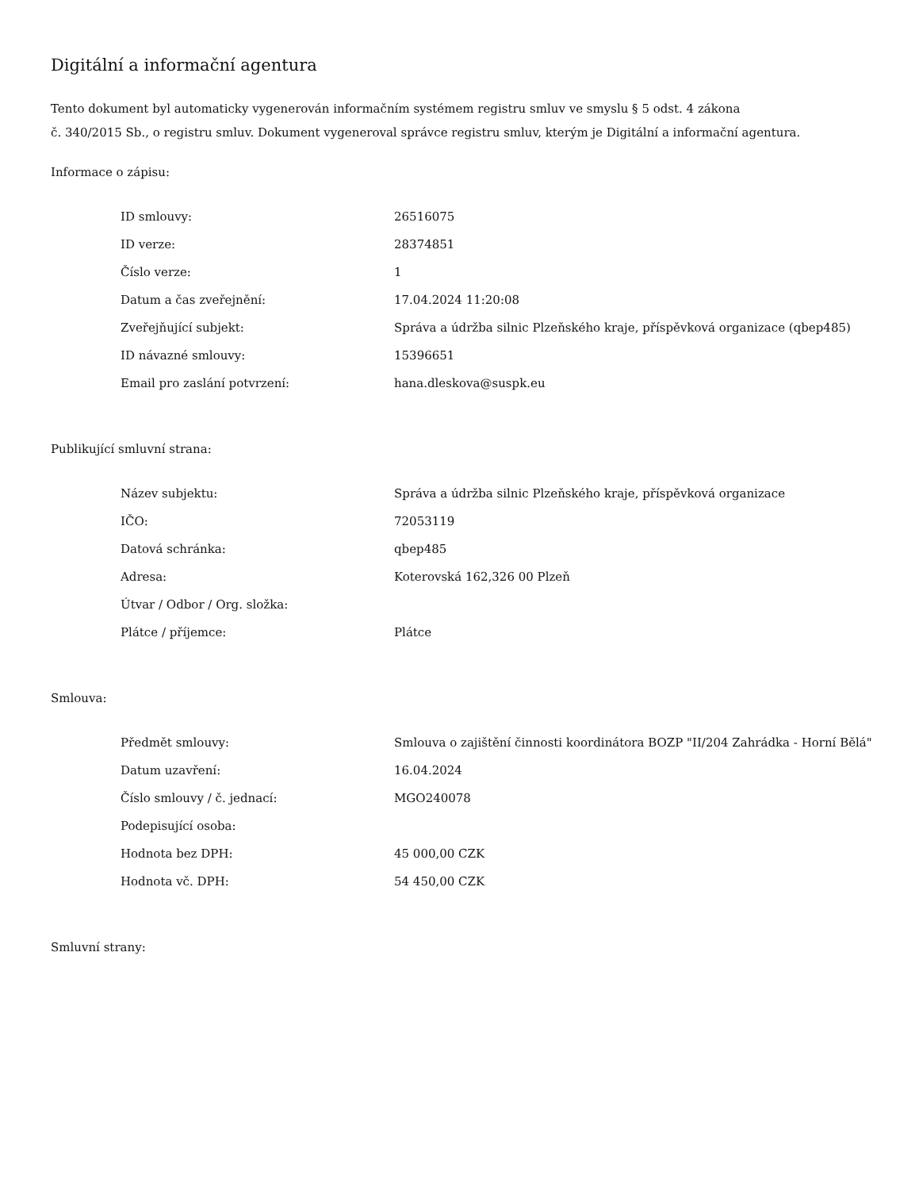Digitální a informační agentura
Tento dokument byl automaticky vygenerován informačním systémem registru smluv ve smyslu § 5 odst. 4 zákona
č. 340/2015 Sb., o registru smluv. Dokument vygeneroval správce registru smluv, kterým je Digitální a informační agentura.
Informace o zápisu:
| ID smlouvy: | 26516075 |
| ID verze: | 28374851 |
| Číslo verze: | 1 |
| Datum a čas zveřejnění: | 17.04.2024 11:20:08 |
| Zveřejňující subjekt: | Správa a údržba silnic Plzeňského kraje, příspěvková organizace (qbep485) |
| ID návazné smlouvy: | 15396651 |
| Email pro zaslání potvrzení: | hana.dleskova@suspk.eu |
Publikující smluvní strana:
| Název subjektu: | Správa a údržba silnic Plzeňského kraje, příspěvková organizace |
| IČO: | 72053119 |
| Datová schránka: | qbep485 |
| Adresa: | Koterovská 162,326 00 Plzeň |
| Útvar / Odbor / Org. složka: | |
| Plátce / příjemce: | Plátce |
Smlouva:
| Předmět smlouvy: | Smlouva o zajištění činnosti koordinátora BOZP "II/204 Zahrádka - Horní Bělá" |
| Datum uzavření: | 16.04.2024 |
| Číslo smlouvy / č. jednací: | MGO240078 |
| Podepisující osoba: | |
| Hodnota bez DPH: | 45 000,00 CZK |
| Hodnota vč. DPH: | 54 450,00 CZK |
Smluvní strany: